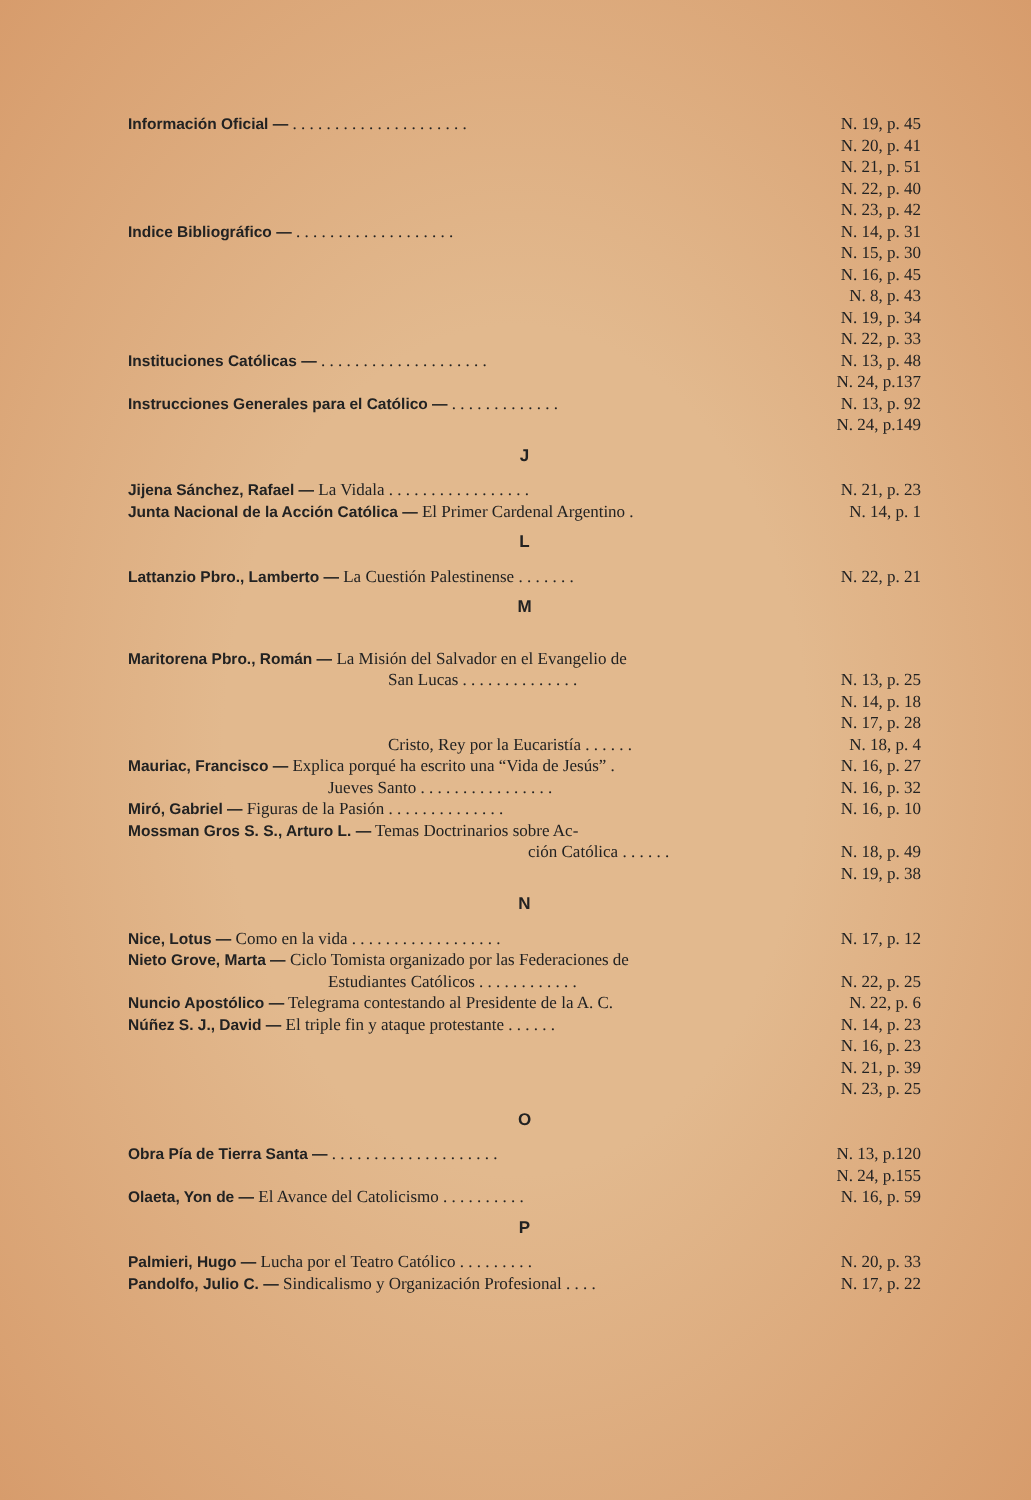Información Oficial — . . . . . . . . . . . . . . . . . . . . . N. 19, p. 45
N. 20, p. 41
N. 21, p. 51
N. 22, p. 40
N. 23, p. 42
Indice Bibliográfico — . . . . . . . . . . . . . . . . . . . N. 14, p. 31
N. 15, p. 30
N. 16, p. 45
N. 8, p. 43
N. 19, p. 34
N. 22, p. 33
Instituciones Católicas — . . . . . . . . . . . . . . . . . . . . N. 13, p. 48
N. 24, p.137
Instrucciones Generales para el Católico — . . . . . . . . . . . . . N. 13, p. 92
N. 24, p.149
J
Jijena Sánchez, Rafael — La Vidala . . . . . . . . . . . . . . . . . N. 21, p. 23
Junta Nacional de la Acción Católica — El Primer Cardenal Argentino . N. 14, p. 1
L
Lattanzio Pbro., Lamberto — La Cuestión Palestinense . . . . . . . N. 22, p. 21
M
Maritorena Pbro., Román — La Misión del Salvador en el Evangelio de
San Lucas . . . . . . . . . . . . . . N. 13, p. 25
N. 14, p. 18
N. 17, p. 28
Cristo, Rey por la Eucaristía . . . . . . N. 18, p. 4
Mauriac, Francisco — Explica porqué ha escrito una “Vida de Jesús” . N. 16, p. 27
Jueves Santo . . . . . . . . . . . . . . . . N. 16, p. 32
Miró, Gabriel — Figuras de la Pasión . . . . . . . . . . . . . . N. 16, p. 10
Mossman Gros S. S., Arturo L. — Temas Doctrinarios sobre Ac-
ción Católica . . . . . . N. 18, p. 49
N. 19, p. 38
N
Nice, Lotus — Como en la vida . . . . . . . . . . . . . . . . . . N. 17, p. 12
Nieto Grove, Marta — Ciclo Tomista organizado por las Federaciones de
Estudiantes Católicos . . . . . . . . . . . . N. 22, p. 25
Nuncio Apostólico — Telegrama contestando al Presidente de la A. C. N. 22, p. 6
Núñez S. J., David — El triple fin y ataque protestante . . . . . . N. 14, p. 23
N. 16, p. 23
N. 21, p. 39
N. 23, p. 25
O
Obra Pía de Tierra Santa — . . . . . . . . . . . . . . . . . . . . N. 13, p.120
N. 24, p.155
Olaeta, Yon de — El Avance del Catolicismo . . . . . . . . . . N. 16, p. 59
P
Palmieri, Hugo — Lucha por el Teatro Católico . . . . . . . . . N. 20, p. 33
Pandolfo, Julio C. — Sindicalismo y Organización Profesional . . . . N. 17, p. 22